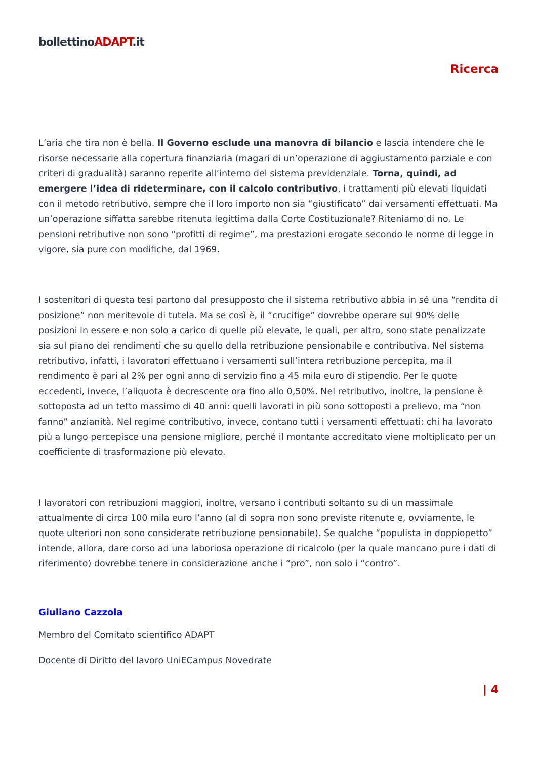bollettinoADAPT.it
Ricerca
L’aria che tira non è bella. Il Governo esclude una manovra di bilancio e lascia intendere che le risorse necessarie alla copertura finanziaria (magari di un’operazione di aggiustamento parziale e con criteri di gradualità) saranno reperite all’interno del sistema previdenziale. Torna, quindi, ad emergere l’idea di rideterminare, con il calcolo contributivo, i trattamenti più elevati liquidati con il metodo retributivo, sempre che il loro importo non sia “giustificato” dai versamenti effettuati. Ma un’operazione siffatta sarebbe ritenuta legittima dalla Corte Costituzionale? Riteniamo di no. Le pensioni retributive non sono “profitti di regime”, ma prestazioni erogate secondo le norme di legge in vigore, sia pure con modifiche, dal 1969.
I sostenitori di questa tesi partono dal presupposto che il sistema retributivo abbia in sé una “rendita di posizione” non meritevole di tutela. Ma se così è, il “crucifige” dovrebbe operare sul 90% delle posizioni in essere e non solo a carico di quelle più elevate, le quali, per altro, sono state penalizzate sia sul piano dei rendimenti che su quello della retribuzione pensionabile e contributiva. Nel sistema retributivo, infatti, i lavoratori effettuano i versamenti sull’intera retribuzione percepita, ma il rendimento è pari al 2% per ogni anno di servizio fino a 45 mila euro di stipendio. Per le quote eccedenti, invece, l’aliquota è decrescente ora fino allo 0,50%. Nel retributivo, inoltre, la pensione è sottoposta ad un tetto massimo di 40 anni: quelli lavorati in più sono sottoposti a prelievo, ma “non fanno” anzianità. Nel regime contributivo, invece, contano tutti i versamenti effettuati: chi ha lavorato più a lungo percepisce una pensione migliore, perché il montante accreditato viene moltiplicato per un coefficiente di trasformazione più elevato.
I lavoratori con retribuzioni maggiori, inoltre, versano i contributi soltanto su di un massimale attualmente di circa 100 mila euro l’anno (al di sopra non sono previste ritenute e, ovviamente, le quote ulteriori non sono considerate retribuzione pensionabile). Se qualche “populista in doppiopetto” intende, allora, dare corso ad una laboriosa operazione di ricalcolo (per la quale mancano pure i dati di riferimento) dovrebbe tenere in considerazione anche i “pro”, non solo i “contro”.
Giuliano Cazzola
Membro del Comitato scientifico ADAPT
Docente di Diritto del lavoro UniECampus Novedrate
| 4